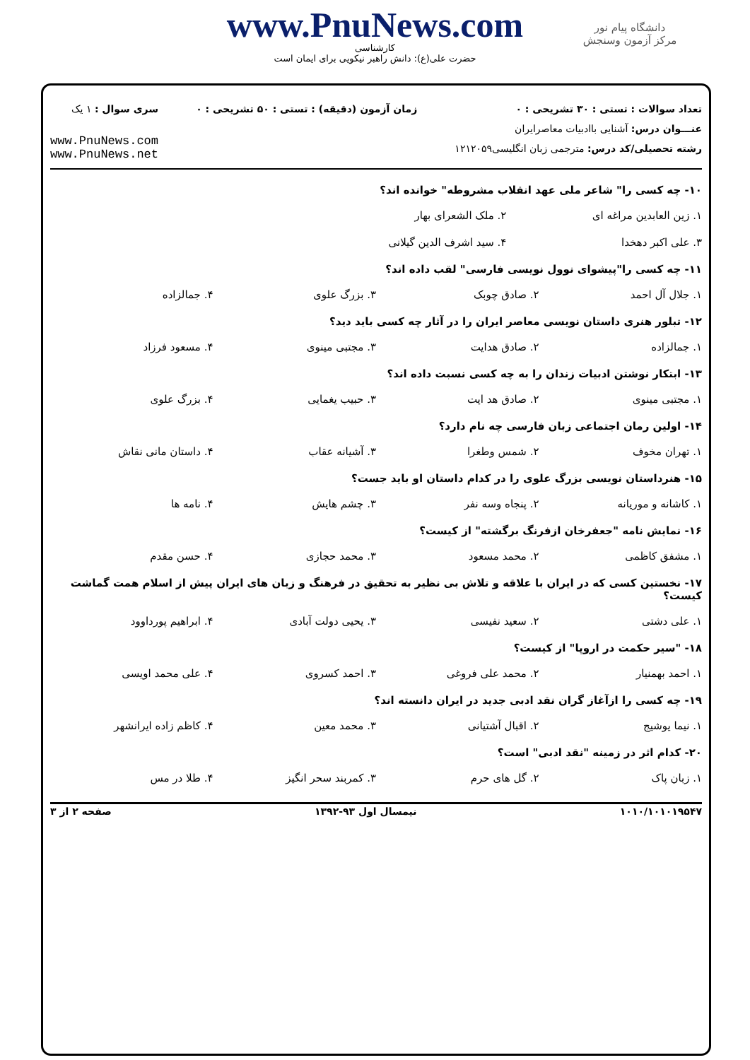دانشگاه پیام نور
مرکز آزمون وسنجش
www.PnuNews.com
کارشناسی
حضرت علی(ع): دانش راهبر نیکویی برای ایمان است
تعداد سوالات : تستی : ۳۰ تشریحی : ۰
عنـــوان درس: آشنایی باادبیات معاصرایران
رشته تحصیلی/کد درس: مترجمی زبان انگلیسی۱۲۱۲۰۵۹
زمان آزمون (دقیقه) : تستی : ۵۰ تشریحی : ۰
سری سوال : ۱ یک
www.PnuNews.com
www.PnuNews.net
۱۰- چه کسی را" شاعر ملی عهد انقلاب مشروطه" خوانده اند؟
۱. زین العابدین مراغه ای ۲. ملک الشعرای بهار ۳. علی اکبر دهخدا ۴. سید اشرف الدین گیلانی
۱۱- چه کسی را"پیشوای نوول نویسی فارسی" لقب داده اند؟
۱. جلال آل احمد ۲. صادق چوبک ۳. بزرگ علوی ۴. جمالزاده
۱۲- تبلور هنری داستان نویسی معاصر ایران را در آثار چه کسی باید دید؟
۱. جمالزاده ۲. صادق هدایت ۳. مجتبی مینوی ۴. مسعود فرزاد
۱۳- ابتکار نوشتن ادبیات زندان را به چه کسی نسبت داده اند؟
۱. مجتبی مینوی ۲. صادق هد ایت ۳. حبیب یغمایی ۴. بزرگ علوی
۱۴- اولین رمان اجتماعی زبان فارسی چه نام دارد؟
۱. تهران مخوف ۲. شمس وطغرا ۳. آشیانه عقاب ۴. داستان مانی نقاش
۱۵- هنرداستان نویسی بزرگ علوی را در کدام داستان او باید جست؟
۱. کاشانه و موریانه ۲. پنجاه وسه نفر ۳. چشم هایش ۴. نامه ها
۱۶- نمایش نامه "جعفرخان ازفرنگ برگشته" از کیست؟
۱. مشفق کاظمی ۲. محمد مسعود ۳. محمد حجازی ۴. حسن مقدم
۱۷- نخستین کسی که در ایران با علاقه و تلاش بی نظیر به تحقیق در فرهنگ و زبان های ایران پیش از اسلام همت گماشت کیست؟
۱. علی دشتی ۲. سعید نفیسی ۳. یحیی دولت آبادی ۴. ابراهیم پورداوود
۱۸- "سیر حکمت در اروپا" از کیست؟
۱. احمد بهمنیار ۲. محمد علی فروغی ۳. احمد کسروی ۴. علی محمد اویسی
۱۹- چه کسی را ازآغاز گران نقد ادبی جدید در ایران دانسته اند؟
۱. نیما یوشیج ۲. اقبال آشتیانی ۳. محمد معین ۴. کاظم زاده ایرانشهر
۲۰- کدام اثر در زمینه "نقد ادبی" است؟
۱. زبان پاک ۲. گل های حرم ۳. کمربند سحر انگیز ۴. طلا در مس
۱۰۱۰/۱۰۱۰۱۹۵۴۷ نیمسال اول ۹۳-۱۳۹۲ صفحه ۲ از ۳